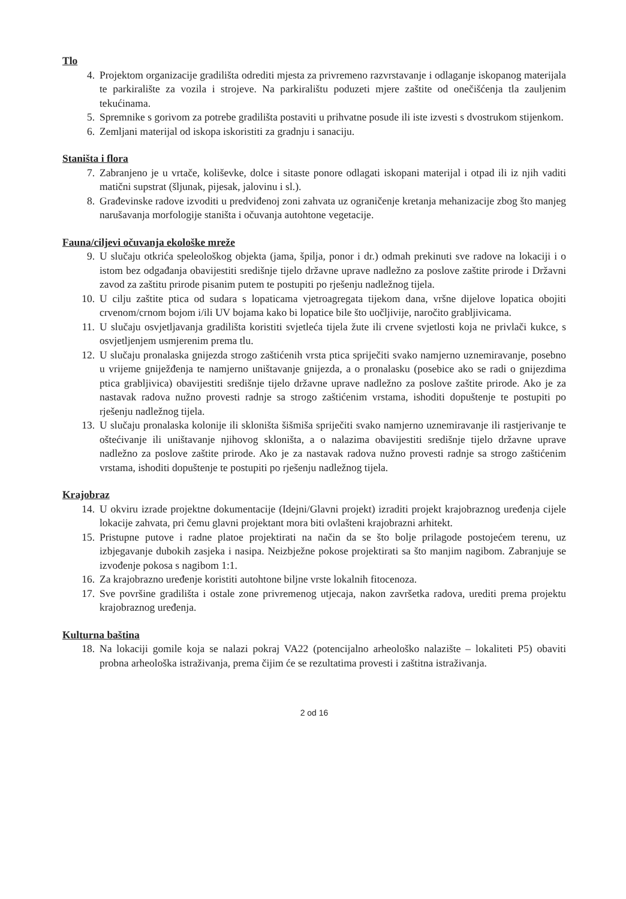Tlo
4. Projektom organizacije gradilišta odrediti mjesta za privremeno razvrstavanje i odlaganje iskopanog materijala te parkiralište za vozila i strojeve. Na parkiralištu poduzeti mjere zaštite od onečišćenja tla zauljenim tekućinama.
5. Spremnike s gorivom za potrebe gradilišta postaviti u prihvatne posude ili iste izvesti s dvostrukom stijenkom.
6. Zemljani materijal od iskopa iskoristiti za gradnju i sanaciju.
Staništa i flora
7. Zabranjeno je u vrtače, koliševke, dolce i sitaste ponore odlagati iskopani materijal i otpad ili iz njih vaditi matični supstrat (šljunak, pijesak, jalovinu i sl.).
8. Građevinske radove izvoditi u predviđenoj zoni zahvata uz ograničenje kretanja mehanizacije zbog što manjeg narušavanja morfologije staništa i očuvanja autohtone vegetacije.
Fauna/ciljevi očuvanja ekološke mreže
9. U slučaju otkrića speleološkog objekta (jama, špilja, ponor i dr.) odmah prekinuti sve radove na lokaciji i o istom bez odgađanja obavijestiti središnje tijelo državne uprave nadležno za poslove zaštite prirode i Državni zavod za zaštitu prirode pisanim putem te postupiti po rješenju nadležnog tijela.
10. U cilju zaštite ptica od sudara s lopaticama vjetroagregata tijekom dana, vršne dijelove lopatica obojiti crvenom/crnom bojom i/ili UV bojama kako bi lopatice bile što uočljivije, naročito grabljivicama.
11. U slučaju osvjetljavanja gradilišta koristiti svjetleća tijela žute ili crvene svjetlosti koja ne privlači kukce, s osvjetljenjem usmjerenim prema tlu.
12. U slučaju pronalaska gnijezda strogo zaštićenih vrsta ptica spriječiti svako namjerno uznemiravanje, posebno u vrijeme gniježđenja te namjerno uništavanje gnijezda, a o pronalasku (posebice ako se radi o gnijezdima ptica grabljivica) obavijestiti središnje tijelo državne uprave nadležno za poslove zaštite prirode. Ako je za nastavak radova nužno provesti radnje sa strogo zaštićenim vrstama, ishoditi dopuštenje te postupiti po rješenju nadležnog tijela.
13. U slučaju pronalaska kolonije ili skloništa šišmiša spriječiti svako namjerno uznemiravanje ili rastjerivanje te oštećivanje ili uništavanje njihovog skloništa, a o nalazima obavijestiti središnje tijelo državne uprave nadležno za poslove zaštite prirode. Ako je za nastavak radova nužno provesti radnje sa strogo zaštićenim vrstama, ishoditi dopuštenje te postupiti po rješenju nadležnog tijela.
Krajobraz
14. U okviru izrade projektne dokumentacije (Idejni/Glavni projekt) izraditi projekt krajobraznog uređenja cijele lokacije zahvata, pri čemu glavni projektant mora biti ovlašteni krajobrazni arhitekt.
15. Pristupne putove i radne platoe projektirati na način da se što bolje prilagode postojećem terenu, uz izbjegavanje dubokih zasjeka i nasipa. Neizbježne pokose projektirati sa što manjim nagibom. Zabranjuje se izvođenje pokosa s nagibom 1:1.
16. Za krajobrazno uređenje koristiti autohtone biljne vrste lokalnih fitocenoza.
17. Sve površine gradilišta i ostale zone privremenog utjecaja, nakon završetka radova, urediti prema projektu krajobraznog uređenja.
Kulturna baština
18. Na lokaciji gomile koja se nalazi pokraj VA22 (potencijalno arheološko nalazište – lokaliteti P5) obaviti probna arheološka istraživanja, prema čijim će se rezultatima provesti i zaštitna istraživanja.
2 od 16